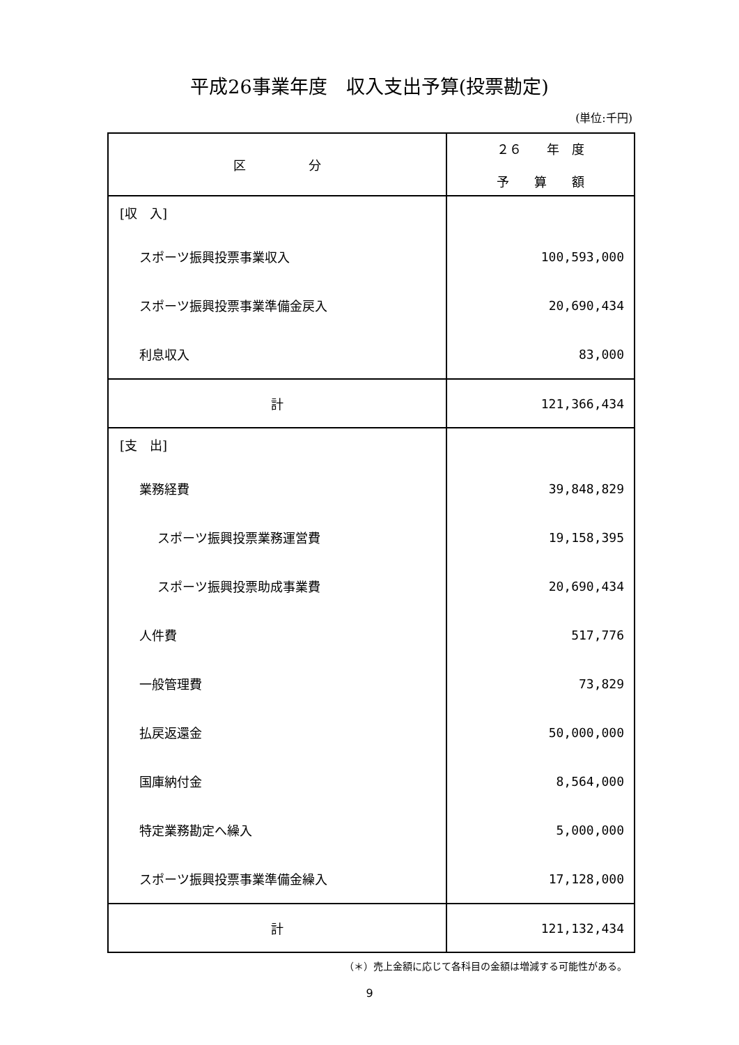平成26事業年度　収入支出予算(投票勘定)
(単位:千円)
| 区 分 | ２６ 年 度 予 算 額 |
| --- | --- |
| [収 入] | |
| スポーツ振興投票事業収入 | 100,593,000 |
| スポーツ振興投票事業準備金戻入 | 20,690,434 |
| 利息収入 | 83,000 |
| 計 | 121,366,434 |
| [支 出] | |
| 業務経費 | 39,848,829 |
| スポーツ振興投票業務運営費 | 19,158,395 |
| スポーツ振興投票助成事業費 | 20,690,434 |
| 人件費 | 517,776 |
| 一般管理費 | 73,829 |
| 払戻返還金 | 50,000,000 |
| 国庫納付金 | 8,564,000 |
| 特定業務勘定へ繰入 | 5,000,000 |
| スポーツ振興投票事業準備金繰入 | 17,128,000 |
| 計 | 121,132,434 |
（＊）売上金額に応じて各科目の金額は増減する可能性がある。
9